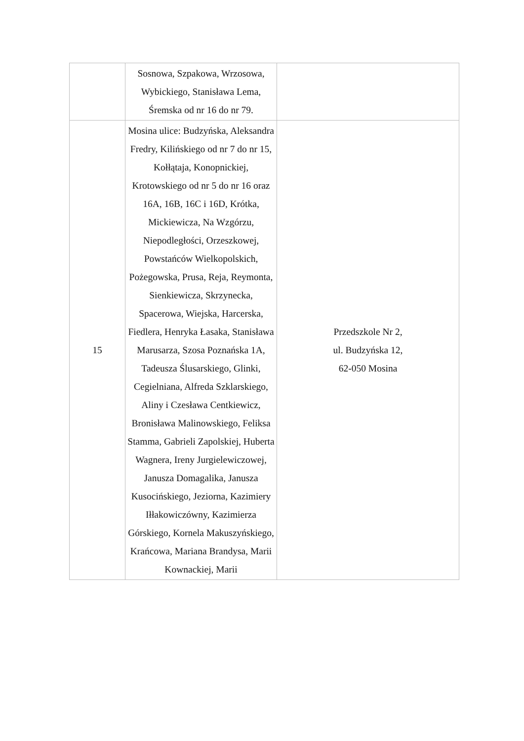| | Sosnowa, Szpakowa, Wrzosowa, Wybickiego, Stanisława Lema, Śremska od nr 16 do nr 79. | |
| 15 | Mosina ulice: Budzyńska, Aleksandra Fredry, Kilińskiego od nr 7 do nr 15, Kołłątaja, Konopnickiej, Krotowskiego od nr 5 do nr 16 oraz 16A, 16B, 16C i 16D, Krótka, Mickiewicza, Na Wzgórzu, Niepodległości, Orzeszkowej, Powstańców Wielkopolskich, Pożegowska, Prusa, Reja, Reymonta, Sienkiewicza, Skrzynecka, Spacerowa, Wiejska, Harcerska, Fiedlera, Henryka Łasaka, Stanisława Marusarza, Szosa Poznańska 1A, Tadeusza Ślusarskiego, Glinki, Cegielniana, Alfreda Szklarskiego, Aliny i Czesława Centkiewicz, Bronisława Malinowskiego, Feliksa Stamma, Gabrieli Zapolskiej, Huberta Wagnera, Ireny Jurgielewiczowej, Janusza Domagalika, Janusza Kusocińskiego, Jeziorna, Kazimiery Iłłakowiczówny, Kazimierza Górskiego, Kornela Makuszyńskiego, Krańcowa, Mariana Brandysa, Marii Kownackiej, Marii | Przedszkole Nr 2, ul. Budzyńska 12, 62-050 Mosina |